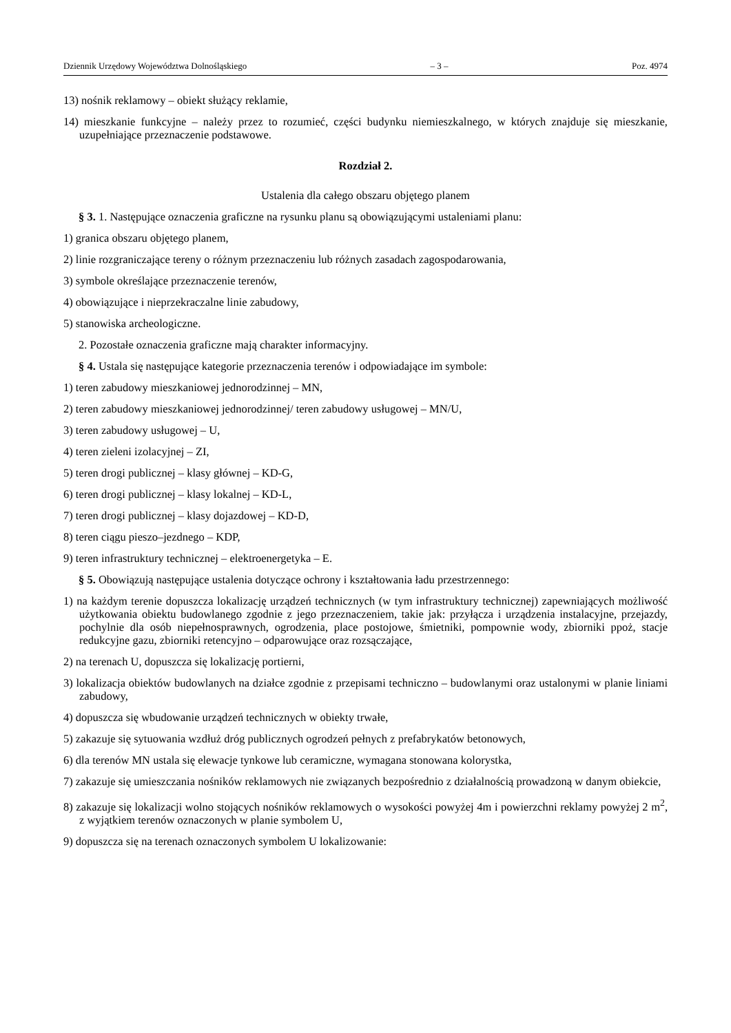Dziennik Urzędowy Województwa Dolnośląskiego – 3 – Poz. 4974
13) nośnik reklamowy – obiekt służący reklamie,
14) mieszkanie funkcyjne – należy przez to rozumieć, części budynku niemieszkalnego, w których znajduje się mieszkanie, uzupełniające przeznaczenie podstawowe.
Rozdział 2.
Ustalenia dla całego obszaru objętego planem
§ 3. 1. Następujące oznaczenia graficzne na rysunku planu są obowiązującymi ustaleniami planu:
1) granica obszaru objętego planem,
2) linie rozgraniczające tereny o różnym przeznaczeniu lub różnych zasadach zagospodarowania,
3) symbole określające przeznaczenie terenów,
4) obowiązujące i nieprzekraczalne linie zabudowy,
5) stanowiska archeologiczne.
2. Pozostałe oznaczenia graficzne mają charakter informacyjny.
§ 4. Ustala się następujące kategorie przeznaczenia terenów i odpowiadające im symbole:
1) teren zabudowy mieszkaniowej jednorodzinnej – MN,
2) teren zabudowy mieszkaniowej jednorodzinnej/ teren zabudowy usługowej – MN/U,
3) teren zabudowy usługowej – U,
4) teren zieleni izolacyjnej – ZI,
5) teren drogi publicznej – klasy głównej – KD-G,
6) teren drogi publicznej – klasy lokalnej – KD-L,
7) teren drogi publicznej – klasy dojazdowej – KD-D,
8) teren ciągu pieszo–jezdnego – KDP,
9) teren infrastruktury technicznej – elektroenergetyka – E.
§ 5. Obowiązują następujące ustalenia dotyczące ochrony i kształtowania ładu przestrzennego:
1) na każdym terenie dopuszcza lokalizację urządzeń technicznych (w tym infrastruktury technicznej) zapewniających możliwość użytkowania obiektu budowlanego zgodnie z jego przeznaczeniem, takie jak: przyłącza i urządzenia instalacyjne, przejazdy, pochylnie dla osób niepełnosprawnych, ogrodzenia, place postojowe, śmietniki, pompownie wody, zbiorniki ppoż, stacje redukcyjne gazu, zbiorniki retencyjno – odparowujące oraz rozsączające,
2) na terenach U, dopuszcza się lokalizację portierni,
3) lokalizacja obiektów budowlanych na działce zgodnie z przepisami techniczno – budowlanymi oraz ustalonymi w planie liniami zabudowy,
4) dopuszcza się wbudowanie urządzeń technicznych w obiekty trwałe,
5) zakazuje się sytuowania wzdłuż dróg publicznych ogrodzeń pełnych z prefabrykatów betonowych,
6) dla terenów MN ustala się elewacje tynkowe lub ceramiczne, wymagana stonowana kolorystka,
7) zakazuje się umieszczania nośników reklamowych nie związanych bezpośrednio z działalnością prowadzoną w danym obiekcie,
8) zakazuje się lokalizacji wolno stojących nośników reklamowych o wysokości powyżej 4m i powierzchni reklamy powyżej 2 m<sup>2</sup>, z wyjątkiem terenów oznaczonych w planie symbolem U,
9) dopuszcza się na terenach oznaczonych symbolem U lokalizowanie: